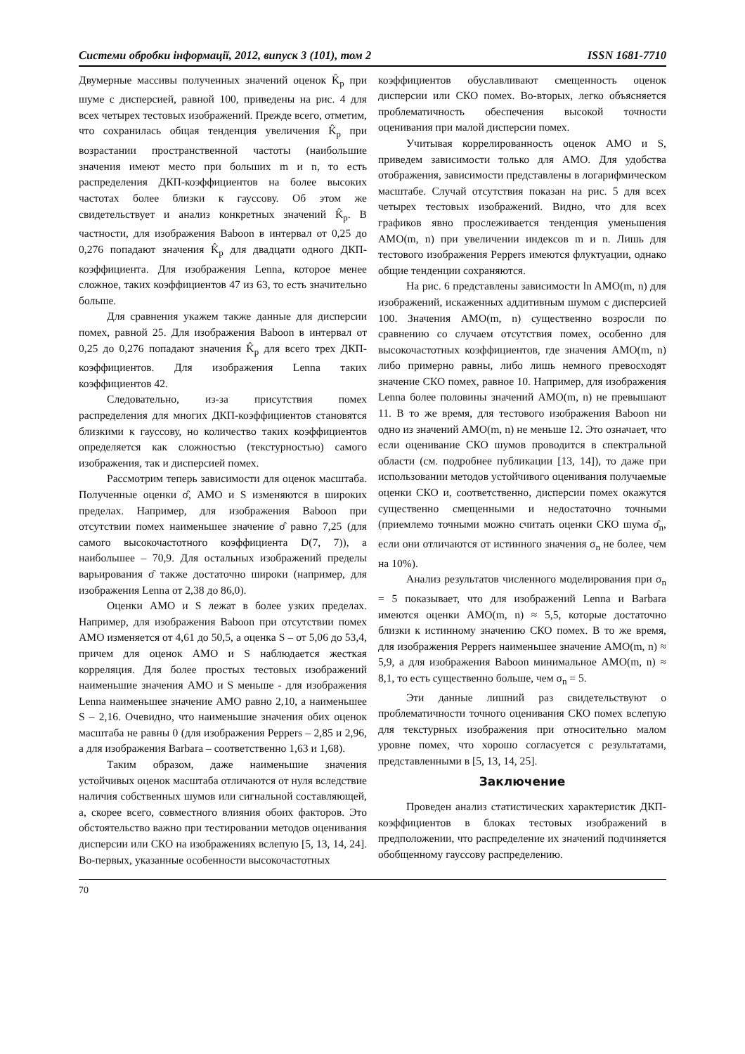Системи обробки інформації, 2012, випуск 3 (101), том 2 ISSN 1681-7710
Двумерные массивы полученных значений оценок K̂<sub>p</sub> при шуме с дисперсией, равной 100, приведены на рис. 4 для всех четырех тестовых изображений. Прежде всего, отметим, что сохранилась общая тенденция увеличения K̂<sub>p</sub> при возрастании пространственной частоты (наибольшие значения имеют место при больших m и n, то есть распределения ДКП-коэффициентов на более высоких частотах более близки к гауссову. Об этом же свидетельствует и анализ конкретных значений K̂<sub>p</sub>. В частности, для изображения Baboon в интервал от 0,25 до 0,276 попадают значения K̂<sub>p</sub> для двадцати одного ДКП-коэффициента. Для изображения Lenna, которое менее сложное, таких коэффициентов 47 из 63, то есть значительно больше.
Для сравнения укажем также данные для дисперсии помех, равной 25. Для изображения Baboon в интервал от 0,25 до 0,276 попадают значения K̂<sub>p</sub> для всего трех ДКП-коэффициентов. Для изображения Lenna таких коэффициентов 42.
Следовательно, из-за присутствия помех распределения для многих ДКП-коэффициентов становятся близкими к гауссову, но количество таких коэффициентов определяется как сложностью (текстурностью) самого изображения, так и дисперсией помех.
Рассмотрим теперь зависимости для оценок масштаба. Полученные оценки σ̂, АМО и S изменяются в широких пределах. Например, для изображения Baboon при отсутствии помех наименьшее значение σ̂ равно 7,25 (для самого высокочастотного коэффициента D(7, 7)), а наибольшее – 70,9. Для остальных изображений пределы варьирования σ̂ также достаточно широки (например, для изображения Lenna от 2,38 до 86,0).
Оценки АМО и S лежат в более узких пределах. Например, для изображения Baboon при отсутствии помех АМО изменяется от 4,61 до 50,5, а оценка S – от 5,06 до 53,4, причем для оценок АМО и S наблюдается жесткая корреляция. Для более простых тестовых изображений наименьшие значения АМО и S меньше - для изображения Lenna наименьшее значение АМО равно 2,10, а наименьшее S – 2,16. Очевидно, что наименьшие значения обих оценок масштаба не равны 0 (для изображения Peppers – 2,85 и 2,96, а для изображения Barbara – соответственно 1,63 и 1,68).
Таким образом, даже наименьшие значения устойчивых оценок масштаба отличаются от нуля вследствие наличия собственных шумов или сигнальной составляющей, а, скорее всего, совместного влияния обоих факторов. Это обстоятельство важно при тестировании методов оценивания дисперсии или СКО на изображениях вслепую [5, 13, 14, 24]. Во-первых, указанные особенности высокочастотных
коэффициентов обуславливают смещенность оценок дисперсии или СКО помех. Во-вторых, легко объясняется проблематичность обеспечения высокой точности оценивания при малой дисперсии помех.
Учитывая коррелированность оценок АМО и S, приведем зависимости только для АМО. Для удобства отображения, зависимости представлены в логарифмическом масштабе. Случай отсутствия показан на рис. 5 для всех четырех тестовых изображений. Видно, что для всех графиков явно прослеживается тенденция уменьшения AMO(m, n) при увеличении индексов m и n. Лишь для тестового изображения Peppers имеются флуктуации, однако общие тенденции сохраняются.
На рис. 6 представлены зависимости ln AMO(m, n) для изображений, искаженных аддитивным шумом с дисперсией 100. Значения AMO(m, n) существенно возросли по сравнению со случаем отсутствия помех, особенно для высокочастотных коэффициентов, где значения AMO(m, n) либо примерно равны, либо лишь немного превосходят значение СКО помех, равное 10. Например, для изображения Lenna более половины значений AMO(m, n) не превышают 11. В то же время, для тестового изображения Baboon ни одно из значений AMO(m, n) не меньше 12. Это означает, что если оценивание СКО шумов проводится в спектральной области (см. подробнее публикации [13, 14]), то даже при использовании методов устойчивого оценивания получаемые оценки СКО и, соответственно, дисперсии помех окажутся существенно смещенными и недостаточно точными (приемлемо точными можно считать оценки СКО шума σ̂<sub>n</sub>, если они отличаются от истинного значения σ<sub>n</sub> не более, чем на 10%).
Анализ результатов численного моделирования при σ<sub>n</sub> = 5 показывает, что для изображений Lenna и Barbara имеются оценки AMO(m, n) ≈ 5,5, которые достаточно близки к истинному значению СКО помех. В то же время, для изображения Peppers наименьшее значение AMO(m, n) ≈ 5,9, а для изображения Baboon минимальное AMO(m, n) ≈ 8,1, то есть существенно больше, чем σ<sub>n</sub> = 5.
Эти данные лишний раз свидетельствуют о проблематичности точного оценивания СКО помех вслепую для текстурных изображения при относительно малом уровне помех, что хорошо согласуется с результатами, представленными в [5, 13, 14, 25].
Заключение
Проведен анализ статистических характеристик ДКП-коэффициентов в блоках тестовых изображений в предположении, что распределение их значений подчиняется обобщенному гауссову распределению.
70